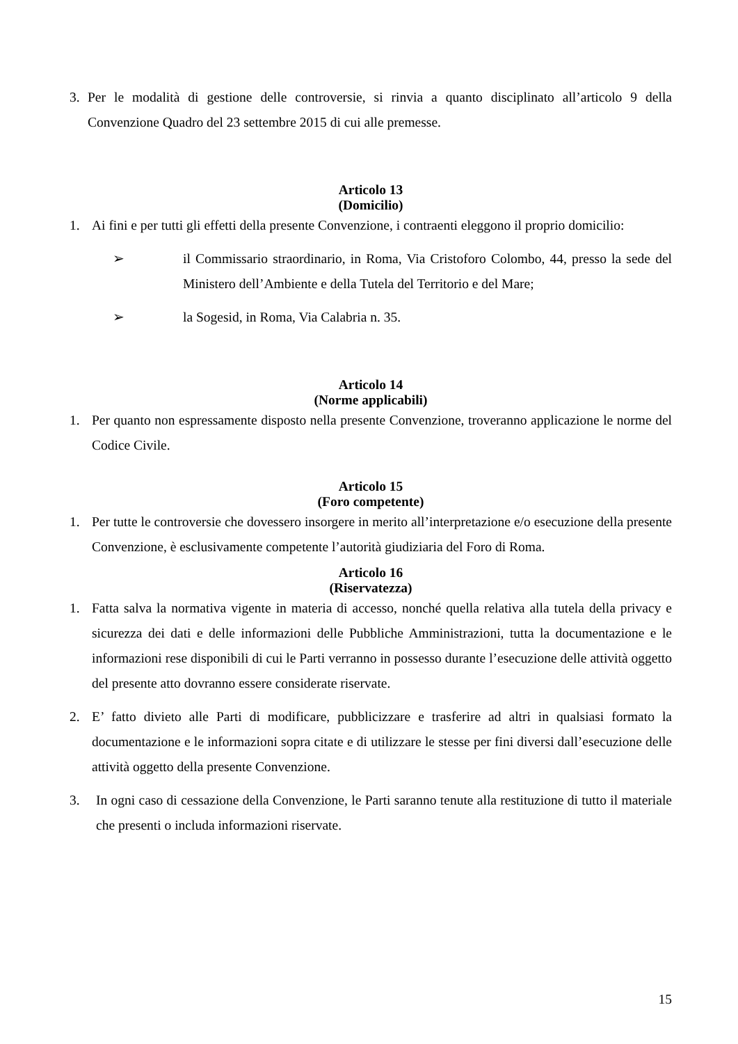3. Per le modalità di gestione delle controversie, si rinvia a quanto disciplinato all’articolo 9 della Convenzione Quadro del 23 settembre 2015 di cui alle premesse.
Articolo 13
(Domicilio)
1. Ai fini e per tutti gli effetti della presente Convenzione, i contraenti eleggono il proprio domicilio:
➢ il Commissario straordinario, in Roma, Via Cristoforo Colombo, 44, presso la sede del Ministero dell’Ambiente e della Tutela del Territorio e del Mare;
➢ la Sogesid, in Roma, Via Calabria n. 35.
Articolo 14
(Norme applicabili)
1. Per quanto non espressamente disposto nella presente Convenzione, troveranno applicazione le norme del Codice Civile.
Articolo 15
(Foro competente)
1. Per tutte le controversie che dovessero insorgere in merito all’interpretazione e/o esecuzione della presente Convenzione, è esclusivamente competente l’autorità giudiziaria del Foro di Roma.
Articolo 16
(Riservatezza)
1. Fatta salva la normativa vigente in materia di accesso, nonché quella relativa alla tutela della privacy e sicurezza dei dati e delle informazioni delle Pubbliche Amministrazioni, tutta la documentazione e le informazioni rese disponibili di cui le Parti verranno in possesso durante l’esecuzione delle attività oggetto del presente atto dovranno essere considerate riservate.
2. E’ fatto divieto alle Parti di modificare, pubblicizzare e trasferire ad altri in qualsiasi formato la documentazione e le informazioni sopra citate e di utilizzare le stesse per fini diversi dall’esecuzione delle attività oggetto della presente Convenzione.
3. In ogni caso di cessazione della Convenzione, le Parti saranno tenute alla restituzione di tutto il materiale che presenti o includa informazioni riservate.
15